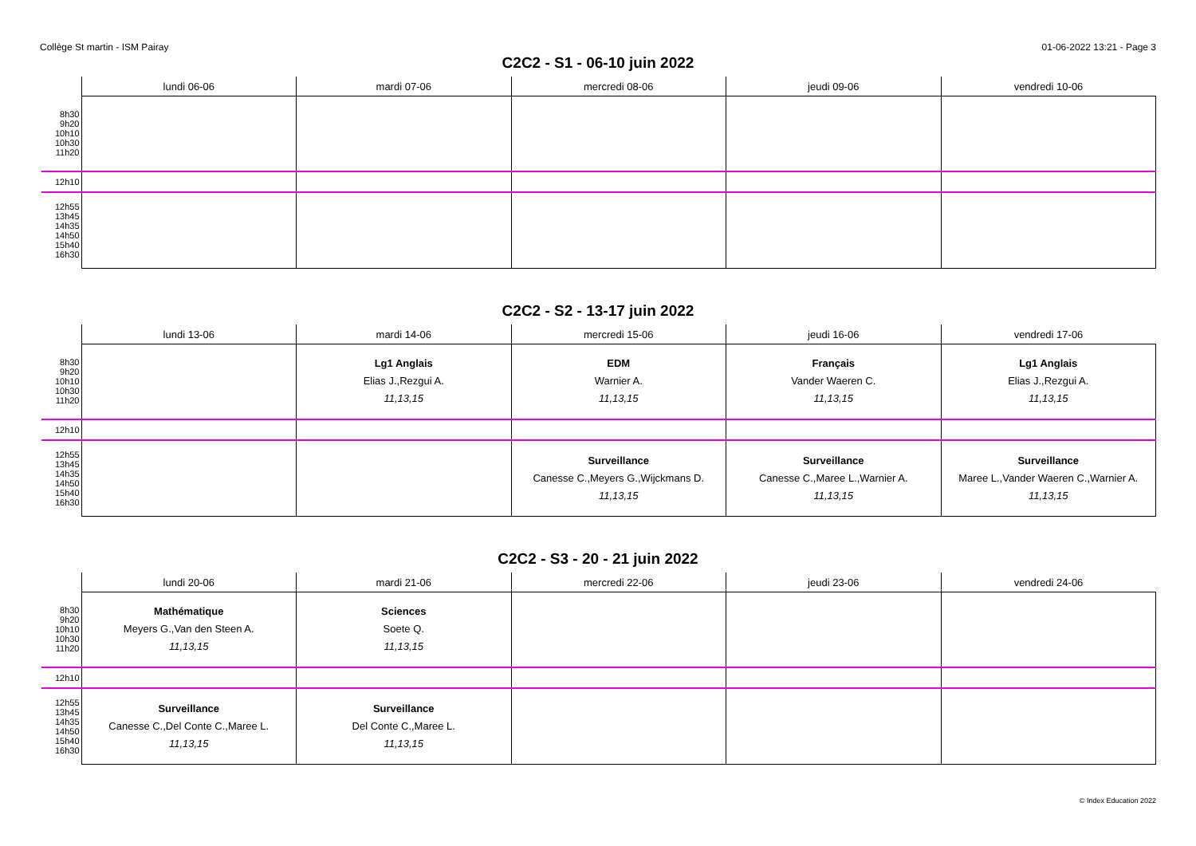Collège St martin - ISM Pairay 01-06-2022 13:21 - Page 3
C2C2 - S1 - 06-10 juin 2022
| | lundi 06-06 | mardi 07-06 | mercredi 08-06 | jeudi 09-06 | vendredi 10-06 |
| --- | --- | --- | --- | --- | --- |
| 8h30 9h20 10h10 10h30 11h20 | | | | | |
| 12h10 | | | | | |
| 12h55 13h45 14h35 14h50 15h40 16h30 | | | | | |
C2C2 - S2 - 13-17 juin 2022
| | lundi 13-06 | mardi 14-06 | mercredi 15-06 | jeudi 16-06 | vendredi 17-06 |
| --- | --- | --- | --- | --- | --- |
| 8h30 9h20 10h10 10h30 11h20 | | Lg1 Anglais Elias J.,Rezgui A. 11,13,15 | EDM Warnier A. 11,13,15 | Français Vander Waeren C. 11,13,15 | Lg1 Anglais Elias J.,Rezgui A. 11,13,15 |
| 12h10 | | | | | |
| 12h55 13h45 14h35 14h50 15h40 16h30 | | | Surveillance Canesse C.,Meyers G.,Wijckmans D. 11,13,15 | Surveillance Canesse C.,Maree L.,Warnier A. 11,13,15 | Surveillance Maree L.,Vander Waeren C.,Warnier A. 11,13,15 |
C2C2 - S3 - 20 - 21 juin 2022
| | lundi 20-06 | mardi 21-06 | mercredi 22-06 | jeudi 23-06 | vendredi 24-06 |
| --- | --- | --- | --- | --- | --- |
| 8h30 9h20 10h10 10h30 11h20 | Mathématique Meyers G.,Van den Steen A. 11,13,15 | Sciences Soete Q. 11,13,15 | | | |
| 12h10 | | | | | |
| 12h55 13h45 14h35 14h50 15h40 16h30 | Surveillance Canesse C.,Del Conte C.,Maree L. 11,13,15 | Surveillance Del Conte C.,Maree L. 11,13,15 | | | |
© Index Education 2022